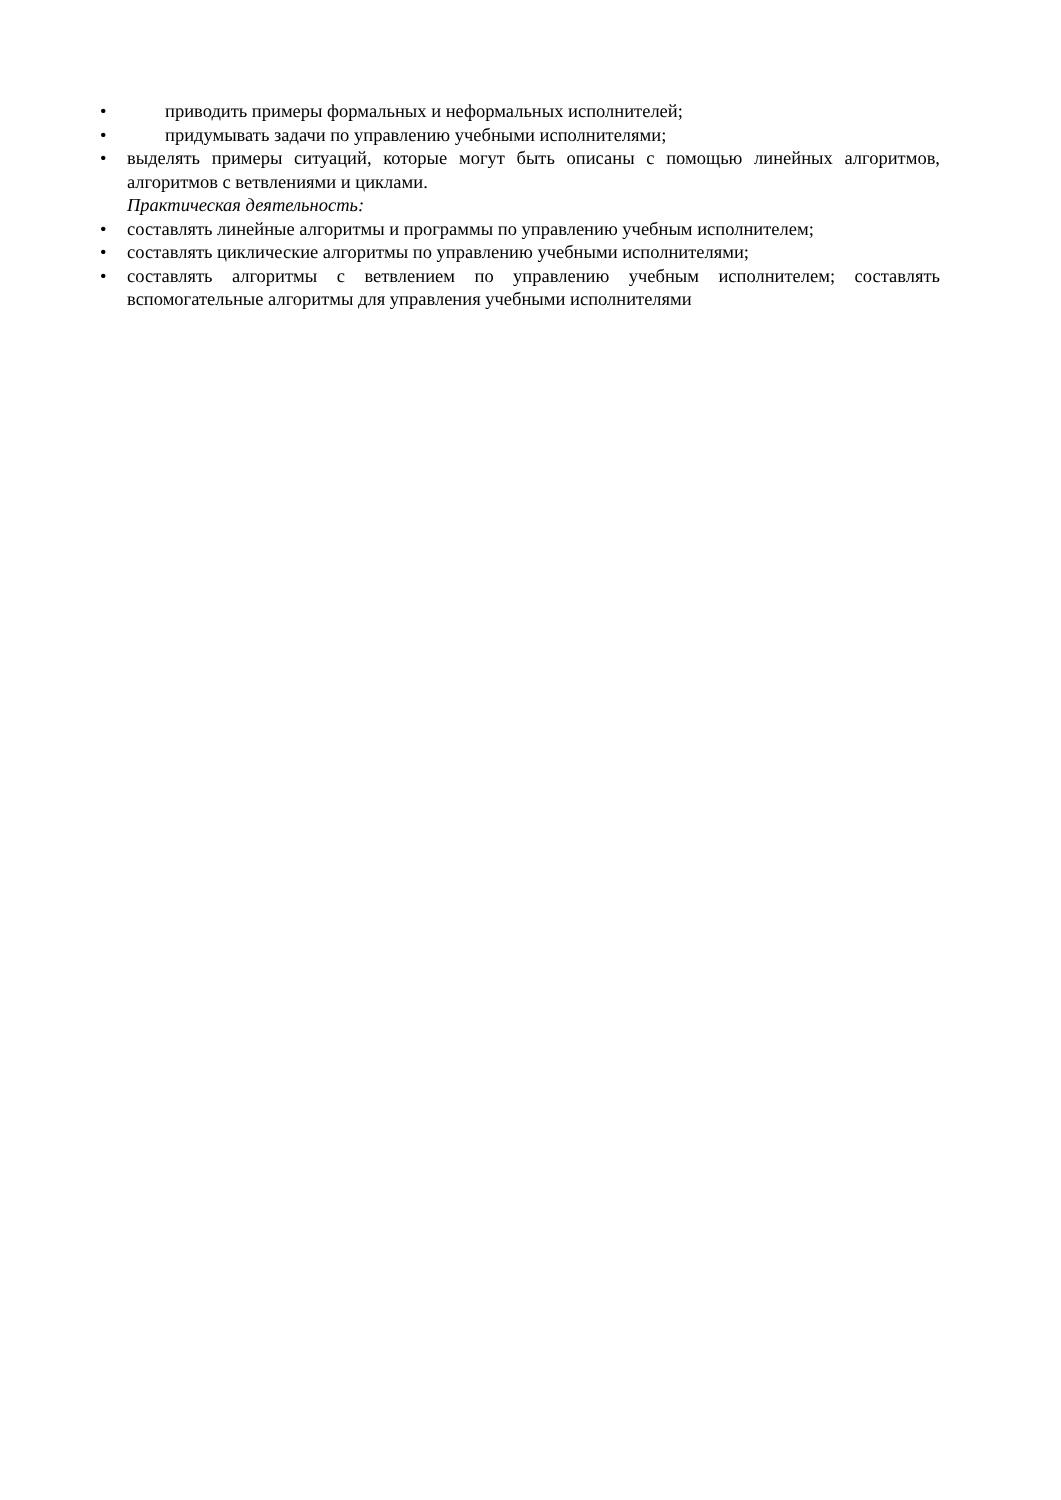• приводить примеры формальных и неформальных исполнителей;
• придумывать задачи по управлению учебными исполнителями;
• выделять примеры ситуаций, которые могут быть описаны с помощью линейных алгоритмов, алгоритмов с ветвлениями и циклами.
Практическая деятельность:
• составлять линейные алгоритмы и программы по управлению учебным исполнителем;
• составлять циклические алгоритмы по управлению учебными исполнителями;
• составлять алгоритмы с ветвлением по управлению учебным исполнителем; составлять вспомогательные алгоритмы для управления учебными исполнителями